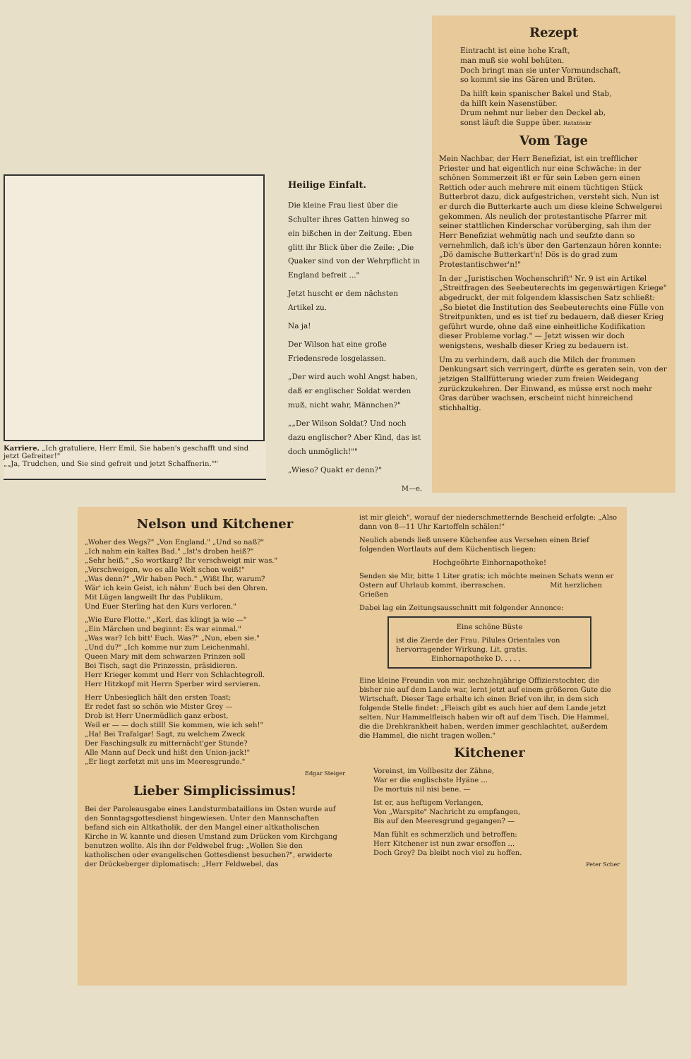Rezept
Eintracht ist eine hohe Kraft,
man muß sie wohl behüten.
Doch bringt man sie unter Vormundschaft,
so kommt sie ins Gären und Brüten.
Da hilft kein spanischer Bakel und Stab,
da hilft kein Nasenstüber.
Drum nehmt nur lieber den Deckel ab,
sonst läuft die Suppe über. Ratatöskr
Vom Tage
Mein Nachbar, der Herr Benefiziat, ist ein trefflicher Priester und hat eigentlich nur eine Schwäche: in der schönen Sommerzeit ißt er für sein Leben gern einen Rettich oder auch mehrere mit einem tüchtigen Stück Butterbrot dazu, dick aufgestrichen, versteht sich. Nun ist er durch die Butterkarte auch um diese kleine Schwelgerei gekommen. Als neulich der protestantische Pfarrer mit seiner stattlichen Kinderschar vorüberging, sah ihm der Herr Benefiziat wehmütig nach und seufzte dann so vernehmlich, daß ich's über den Gartenzaun hören konnte: „Dö damische Butterkart'n! Dös is do grad zum Protestantischwer'n!"
In der „Juristischen Wochenschrift" Nr. 9 ist ein Artikel „Streitfragen des Seebeuterechts im gegenwärtigen Kriege" abgedruckt, der mit folgendem klassischen Satz schließt: „So bietet die Institution des Seebeuterechts eine Fülle von Streitpunkten, und es ist tief zu bedauern, daß dieser Krieg geführt wurde, ohne daß eine einheitliche Kodifikation dieser Probleme vorlag." — Jetzt wissen wir doch wenigstens, weshalb dieser Krieg zu bedauern ist.
Um zu verhindern, daß auch die Milch der frommen Denkungsart sich verringert, dürfte es geraten sein, von der jetzigen Stallfütterung wieder zum freien Weidegang zurückzukehren. Der Einwand, es müsse erst noch mehr Gras darüber wachsen, erscheint nicht hinreichend stichhaltig.
Karriere. „Ich gratuliere, Herr Emil, Sie haben's geschafft und sind jetzt Gefreiter!"
„„Ja, Trudchen, und Sie sind gefreit und jetzt Schaffnerin.""
Heilige Einfalt.
Die kleine Frau liest über die Schulter ihres Gatten hinweg so ein bißchen in der Zeitung. Eben glitt ihr Blick über die Zeile: „Die Quaker sind von der Wehrpflicht in England befreit ..."
Jetzt huscht er dem nächsten Artikel zu.
Na ja!
Der Wilson hat eine große Friedensrede losgelassen.
„Der wird auch wohl Angst haben, daß er englischer Soldat werden muß, nicht wahr, Männchen?"
„„Der Wilson Soldat? Und noch dazu englischer? Aber Kind, das ist doch unmöglich!""
„Wieso? Quakt er denn?"
M—e.
Nelson und Kitchener
„Woher des Wegs?" „Von England." „Und so naß?"
„Ich nahm ein kaltes Bad." „Ist's droben heiß?"
„Sehr heiß." „So wortkarg? Ihr verschweigt mir was."
„Verschweigen, wo es alle Welt schon weiß!"
„Was denn?" „Wir haben Pech." „Wißt Ihr, warum?
Wär' ich kein Geist, ich nähm' Euch bei den Ohren.
Mit Lügen langweilt Ihr das Publikum,
Und Euer Sterling hat den Kurs verloren."
„Wie Eure Flotte." „Kerl, das klingt ja wie —"
„Ein Märchen und beginnt: Es war einmal."
„Was war? Ich bitt' Euch. Was?" „Nun, eben sie."
„Und du?" „Ich komme nur zum Leichenmahl.
Queen Mary mit dem schwarzen Prinzen soll
Bei Tisch, sagt die Prinzessin, präsidieren.
Herr Krieger kommt und Herr von Schlachtegroll.
Herr Hitzkopf mit Herrn Sperber wird servieren.
Herr Unbesieglich hält den ersten Toast;
Er redet fast so schön wie Mister Grey —
Drob ist Herr Unermüdlich ganz erbost,
Weil er — — doch still! Sie kommen, wie ich seh!"
„Ha! Bei Trafalgar! Sagt, zu welchem Zweck
Der Faschingsulk zu mitternächt'ger Stunde?
Alle Mann auf Deck und hißt den Union-jack!"
„Er liegt zerfetzt mit uns im Meeresgrunde."
Edgar Steiger
Lieber Simplicissimus!
Bei der Paroleausgabe eines Landsturmbataillons im Osten wurde auf den Sonntagsgottesdienst hingewiesen. Unter den Mannschaften befand sich ein Altkatholik, der den Mangel einer altkatholischen Kirche in W. kannte und diesen Umstand zum Drücken vom Kirchgang benutzen wollte. Als ihn der Feldwebel frug: „Wollen Sie den katholischen oder evangelischen Gottesdienst besuchen?", erwiderte der Drückeberger diplomatisch: „Herr Feldwebel, das
ist mir gleich", worauf der niederschmetternde Bescheid erfolgte: „Also dann von 8—11 Uhr Kartoffeln schälen!"
Neulich abends ließ unsere Küchenfee aus Versehen einen Brief folgenden Wortlauts auf dem Küchentisch liegen:
Hochgeöhrte Einhornapotheke!
Senden sie Mir, bitte 1 Liter gratis; ich möchte meinen Schats wenn er Ostern auf Uhrlaub kommt, iberraschen. Mit herzlichen Grießen
Dabei lag ein Zeitungsausschnitt mit folgender Annonce:
Eine schöne Büste
ist die Zierde der Frau. Pilules Orientales von hervorragender Wirkung. Lit. gratis.
Einhornapotheke D. . . . .
Eine kleine Freundin von mir, sechzehnjährige Offizierstochter, die bisher nie auf dem Lande war, lernt jetzt auf einem größeren Gute die Wirtschaft. Dieser Tage erhalte ich einen Brief von ihr, in dem sich folgende Stelle findet: „Fleisch gibt es auch hier auf dem Lande jetzt selten. Nur Hammelfleisch haben wir oft auf dem Tisch. Die Hammel, die die Drehkrankheit haben, werden immer geschlachtet, außerdem die Hammel, die nicht tragen wollen."
Kitchener
Voreinst, im Vollbesitz der Zähne,
War er die englischste Hyäne ...
De mortuis nil nisi bene. —
Ist er, aus heftigem Verlangen,
Von „Warspite" Nachricht zu empfangen,
Bis auf den Meeresgrund gegangen? —
Man fühlt es schmerzlich und betroffen:
Herr Kitchener ist nun zwar ersoffen ...
Doch Grey? Da bleibt noch viel zu hoffen.
Peter Scher